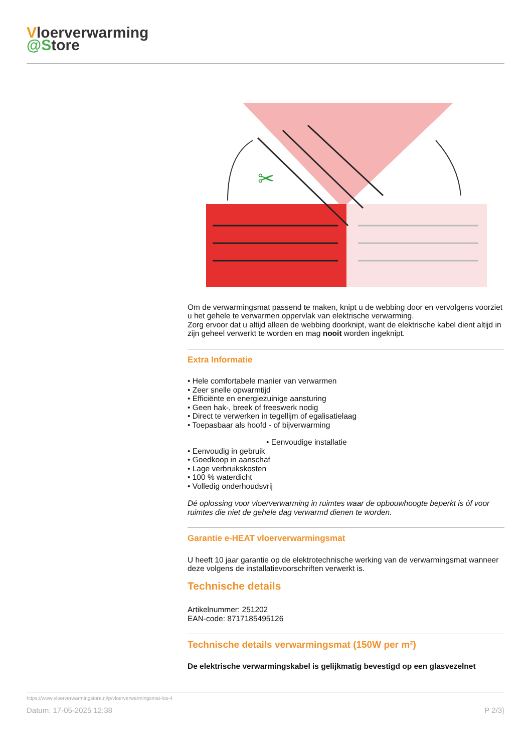Vloerverwarming
@Store
✂
Om de verwarmingsmat passend te maken, knipt u de webbing door en vervolgens voorziet u het gehele te verwarmen oppervlak van elektrische verwarming.
Zorg ervoor dat u altijd alleen de webbing doorknipt, want de elektrische kabel dient altijd in zijn geheel verwerkt te worden en mag nooit worden ingeknipt.
Extra Informatie
• Hele comfortabele manier van verwarmen
• Zeer snelle opwarmtijd
• Efficiënte en energiezuinige aansturing
• Geen hak-, breek of freeswerk nodig
• Direct te verwerken in tegellijm of egalisatielaag
• Toepasbaar als hoofd - of bijverwarming
• Eenvoudige installatie
• Eenvoudig in gebruik
• Goedkoop in aanschaf
• Lage verbruikskosten
• 100 % waterdicht
• Volledig onderhoudsvrij
Dé oplossing voor vloerverwarming in ruimtes waar de opbouwhoogte beperkt is óf voor ruimtes die niet de gehele dag verwarmd dienen te worden.
Garantie e-HEAT vloerverwarmingsmat
U heeft 10 jaar garantie op de elektrotechnische werking van de verwarmingsmat wanneer deze volgens de installatievoorschriften verwerkt is.
Technische details
Artikelnummer: 251202
EAN-code: 8717185495126
Technische details verwarmingsmat (150W per m²)
De elektrische verwarmingskabel is gelijkmatig bevestigd op een glasvezelnet
https://www.vloerverwarmingstore.nl/p/vloerverwarmingsmat-los-4
Datum: 17-05-2025 12:38 P 2/3}